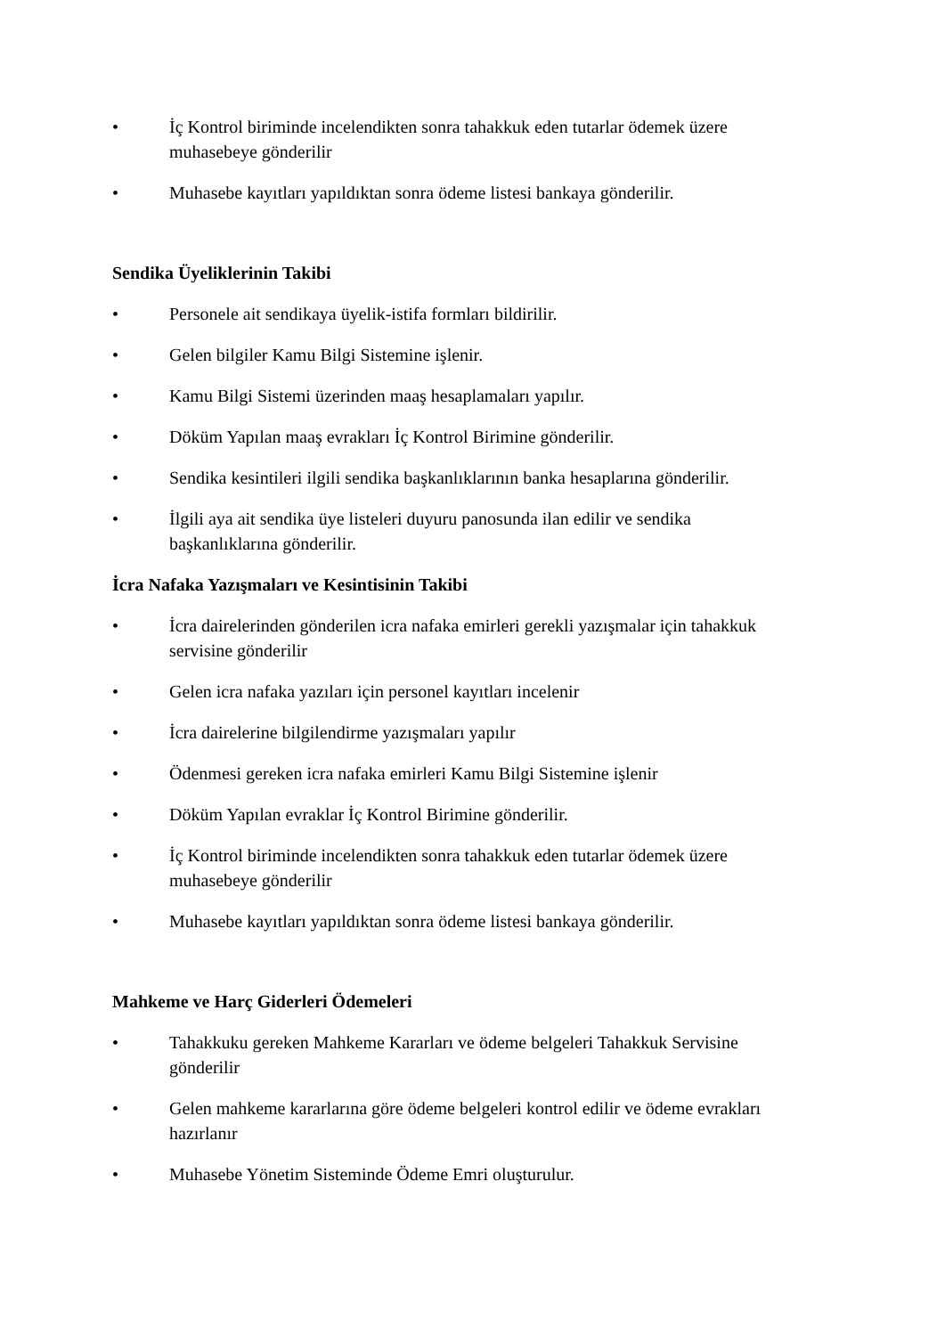• İç Kontrol biriminde incelendikten sonra tahakkuk eden tutarlar ödemek üzere muhasebeye gönderilir
• Muhasebe kayıtları yapıldıktan sonra ödeme listesi bankaya gönderilir.
Sendika Üyeliklerinin Takibi
• Personele ait sendikaya üyelik-istifa formları bildirilir.
• Gelen bilgiler Kamu Bilgi Sistemine işlenir.
• Kamu Bilgi Sistemi üzerinden maaş hesaplamaları yapılır.
• Döküm Yapılan maaş evrakları İç Kontrol Birimine gönderilir.
• Sendika kesintileri ilgili sendika başkanlıklarının banka hesaplarına gönderilir.
• İlgili aya ait sendika üye listeleri duyuru panosunda ilan edilir ve sendika başkanlıklarına gönderilir.
İcra Nafaka Yazışmaları ve Kesintisinin Takibi
• İcra dairelerinden gönderilen icra nafaka emirleri gerekli yazışmalar için tahakkuk servisine gönderilir
• Gelen icra nafaka yazıları için personel kayıtları incelenir
• İcra dairelerine bilgilendirme yazışmaları yapılır
• Ödenmesi gereken icra nafaka emirleri Kamu Bilgi Sistemine işlenir
• Döküm Yapılan evraklar İç Kontrol Birimine gönderilir.
• İç Kontrol biriminde incelendikten sonra tahakkuk eden tutarlar ödemek üzere muhasebeye gönderilir
• Muhasebe kayıtları yapıldıktan sonra ödeme listesi bankaya gönderilir.
Mahkeme ve Harç Giderleri Ödemeleri
• Tahakkuku gereken Mahkeme Kararları ve ödeme belgeleri Tahakkuk Servisine gönderilir
• Gelen mahkeme kararlarına göre ödeme belgeleri kontrol edilir ve ödeme evrakları hazırlanır
• Muhasebe Yönetim Sisteminde Ödeme Emri oluşturulur.